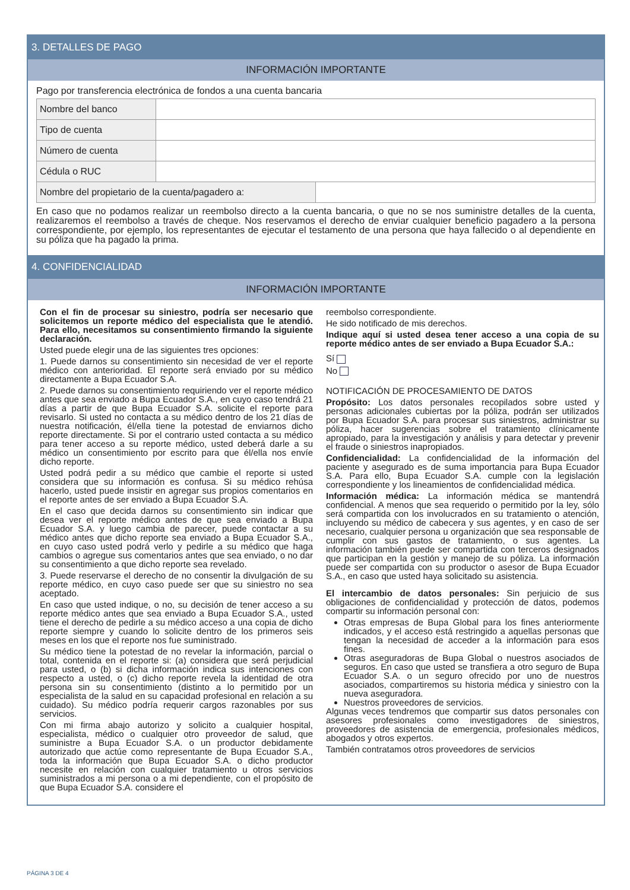3. DETALLES DE PAGO
INFORMACIÓN IMPORTANTE
Pago por transferencia electrónica de fondos a una cuenta bancaria
| Nombre del banco | | |
| Tipo de cuenta | | |
| Número de cuenta | | |
| Cédula o RUC | | |
| Nombre del propietario de la cuenta/pagadero a: | | |
En caso que no podamos realizar un reembolso directo a la cuenta bancaria, o que no se nos suministre detalles de la cuenta, realizaremos el reembolso a través de cheque. Nos reservamos el derecho de enviar cualquier beneficio pagadero a la persona correspondiente, por ejemplo, los representantes de ejecutar el testamento de una persona que haya fallecido o al dependiente en su póliza que ha pagado la prima.
4. CONFIDENCIALIDAD
INFORMACIÓN IMPORTANTE
Con el fin de procesar su siniestro, podría ser necesario que solicitemos un reporte médico del especialista que le atendió. Para ello, necesitamos su consentimiento firmando la siguiente declaración.
Usted puede elegir una de las siguientes tres opciones:
1. Puede darnos su consentimiento sin necesidad de ver el reporte médico con anterioridad. El reporte será enviado por su médico directamente a Bupa Ecuador S.A.
2. Puede darnos su consentimiento requiriendo ver el reporte médico antes que sea enviado a Bupa Ecuador S.A., en cuyo caso tendrá 21 días a partir de que Bupa Ecuador S.A. solicite el reporte para revisarlo. Si usted no contacta a su médico dentro de los 21 días de nuestra notificación, él/ella tiene la potestad de enviarnos dicho reporte directamente. Si por el contrario usted contacta a su médico para tener acceso a su reporte médico, usted deberá darle a su médico un consentimiento por escrito para que él/ella nos envíe dicho reporte.
Usted podrá pedir a su médico que cambie el reporte si usted considera que su información es confusa. Si su médico rehúsa hacerlo, usted puede insistir en agregar sus propios comentarios en el reporte antes de ser enviado a Bupa Ecuador S.A.
En el caso que decida darnos su consentimiento sin indicar que desea ver el reporte médico antes de que sea enviado a Bupa Ecuador S.A. y luego cambia de parecer, puede contactar a su médico antes que dicho reporte sea enviado a Bupa Ecuador S.A., en cuyo caso usted podrá verlo y pedirle a su médico que haga cambios o agregue sus comentarios antes que sea enviado, o no dar su consentimiento a que dicho reporte sea revelado.
3. Puede reservarse el derecho de no consentir la divulgación de su reporte médico, en cuyo caso puede ser que su siniestro no sea aceptado.
En caso que usted indique, o no, su decisión de tener acceso a su reporte médico antes que sea enviado a Bupa Ecuador S.A., usted tiene el derecho de pedirle a su médico acceso a una copia de dicho reporte siempre y cuando lo solicite dentro de los primeros seis meses en los que el reporte nos fue suministrado.
Su médico tiene la potestad de no revelar la información, parcial o total, contenida en el reporte si: (a) considera que será perjudicial para usted, o (b) si dicha información indica sus intenciones con respecto a usted, o (c) dicho reporte revela la identidad de otra persona sin su consentimiento (distinto a lo permitido por un especialista de la salud en su capacidad profesional en relación a su cuidado). Su médico podría requerir cargos razonables por sus servicios.
Con mi firma abajo autorizo y solicito a cualquier hospital, especialista, médico o cualquier otro proveedor de salud, que suministre a Bupa Ecuador S.A. o un productor debidamente autorizado que actúe como representante de Bupa Ecuador S.A., toda la información que Bupa Ecuador S.A. o dicho productor necesite en relación con cualquier tratamiento u otros servicios suministrados a mi persona o a mi dependiente, con el propósito de que Bupa Ecuador S.A. considere el
reembolso correspondiente.
He sido notificado de mis derechos.
Indique aquí si usted desea tener acceso a una copia de su reporte médico antes de ser enviado a Bupa Ecuador S.A.:
Sí
No
NOTIFICACIÓN DE PROCESAMIENTO DE DATOS
Propósito: Los datos personales recopilados sobre usted y personas adicionales cubiertas por la póliza, podrán ser utilizados por Bupa Ecuador S.A. para procesar sus siniestros, administrar su póliza, hacer sugerencias sobre el tratamiento clínicamente apropiado, para la investigación y análisis y para detectar y prevenir el fraude o siniestros inapropiados.
Confidencialidad: La confidencialidad de la información del paciente y asegurado es de suma importancia para Bupa Ecuador S.A. Para ello, Bupa Ecuador S.A. cumple con la legislación correspondiente y los lineamientos de confidencialidad médica.
Información médica: La información médica se mantendrá confidencial. A menos que sea requerido o permitido por la ley, sólo será compartida con los involucrados en su tratamiento o atención, incluyendo su médico de cabecera y sus agentes, y en caso de ser necesario, cualquier persona u organización que sea responsable de cumplir con sus gastos de tratamiento, o sus agentes. La información también puede ser compartida con terceros designados que participan en la gestión y manejo de su póliza. La información puede ser compartida con su productor o asesor de Bupa Ecuador S.A., en caso que usted haya solicitado su asistencia.
El intercambio de datos personales: Sin perjuicio de sus obligaciones de confidencialidad y protección de datos, podemos compartir su información personal con:
Otras empresas de Bupa Global para los fines anteriormente indicados, y el acceso está restringido a aquellas personas que tengan la necesidad de acceder a la información para esos fines.
Otras aseguradoras de Bupa Global o nuestros asociados de seguros. En caso que usted se transfiera a otro seguro de Bupa Ecuador S.A. o un seguro ofrecido por uno de nuestros asociados, compartiremos su historia médica y siniestro con la nueva aseguradora.
Nuestros proveedores de servicios.
Algunas veces tendremos que compartir sus datos personales con asesores profesionales como investigadores de siniestros, proveedores de asistencia de emergencia, profesionales médicos, abogados y otros expertos.
También contratamos otros proveedores de servicios
PÁGINA 3 DE 4